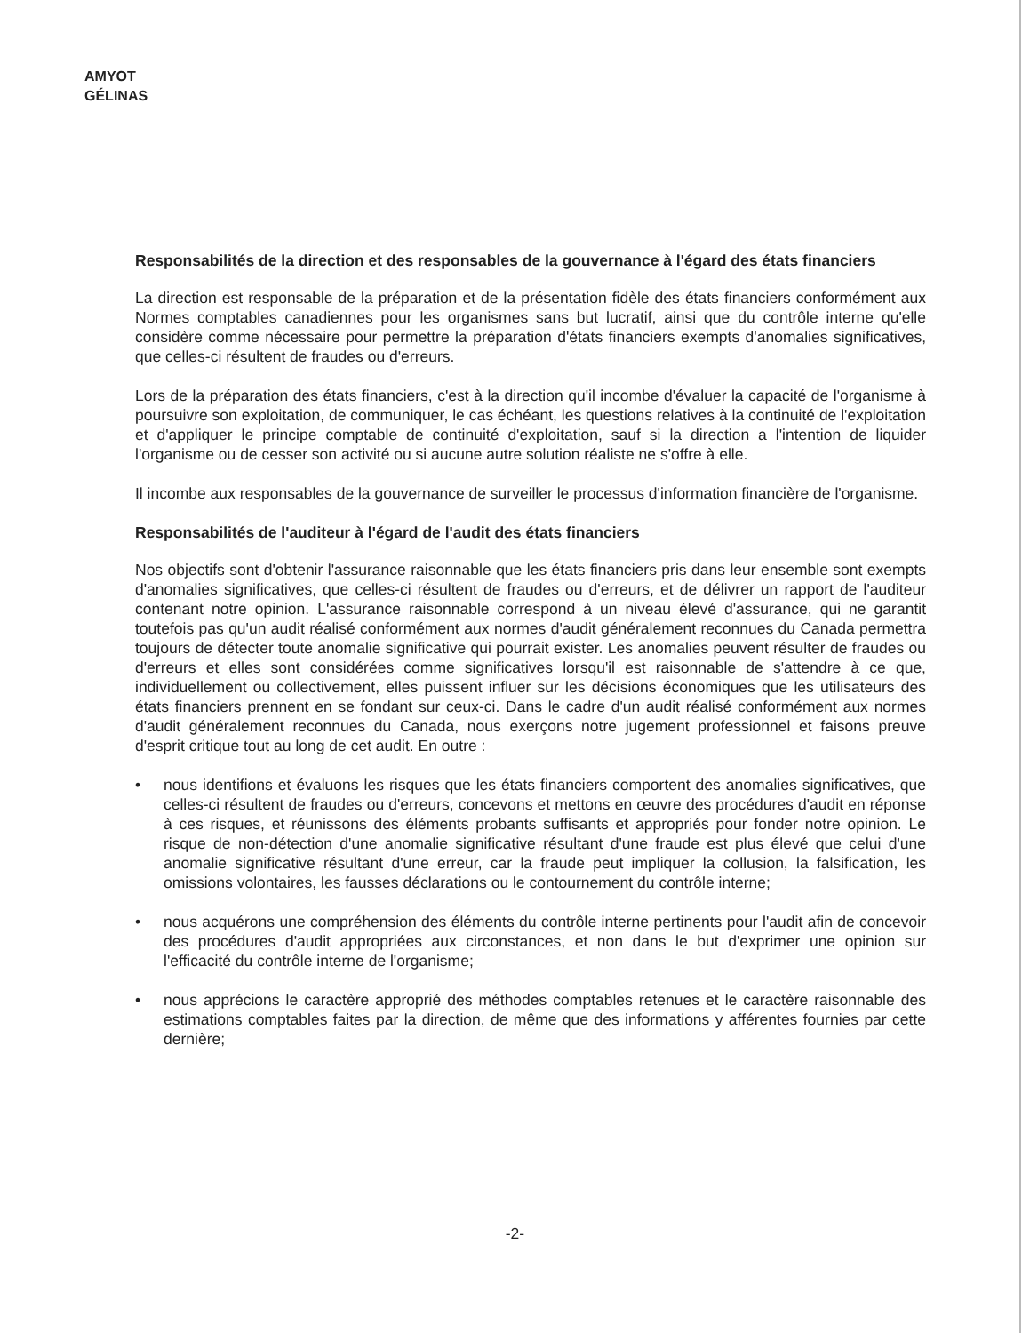AMYOT GÉLINAS
Responsabilités de la direction et des responsables de la gouvernance à l'égard des états financiers
La direction est responsable de la préparation et de la présentation fidèle des états financiers conformément aux Normes comptables canadiennes pour les organismes sans but lucratif, ainsi que du contrôle interne qu'elle considère comme nécessaire pour permettre la préparation d'états financiers exempts d'anomalies significatives, que celles-ci résultent de fraudes ou d'erreurs.
Lors de la préparation des états financiers, c'est à la direction qu'il incombe d'évaluer la capacité de l'organisme à poursuivre son exploitation, de communiquer, le cas échéant, les questions relatives à la continuité de l'exploitation et d'appliquer le principe comptable de continuité d'exploitation, sauf si la direction a l'intention de liquider l'organisme ou de cesser son activité ou si aucune autre solution réaliste ne s'offre à elle.
Il incombe aux responsables de la gouvernance de surveiller le processus d'information financière de l'organisme.
Responsabilités de l'auditeur à l'égard de l'audit des états financiers
Nos objectifs sont d'obtenir l'assurance raisonnable que les états financiers pris dans leur ensemble sont exempts d'anomalies significatives, que celles-ci résultent de fraudes ou d'erreurs, et de délivrer un rapport de l'auditeur contenant notre opinion. L'assurance raisonnable correspond à un niveau élevé d'assurance, qui ne garantit toutefois pas qu'un audit réalisé conformément aux normes d'audit généralement reconnues du Canada permettra toujours de détecter toute anomalie significative qui pourrait exister. Les anomalies peuvent résulter de fraudes ou d'erreurs et elles sont considérées comme significatives lorsqu'il est raisonnable de s'attendre à ce que, individuellement ou collectivement, elles puissent influer sur les décisions économiques que les utilisateurs des états financiers prennent en se fondant sur ceux-ci. Dans le cadre d'un audit réalisé conformément aux normes d'audit généralement reconnues du Canada, nous exerçons notre jugement professionnel et faisons preuve d'esprit critique tout au long de cet audit. En outre :
• nous identifions et évaluons les risques que les états financiers comportent des anomalies significatives, que celles-ci résultent de fraudes ou d'erreurs, concevons et mettons en œuvre des procédures d'audit en réponse à ces risques, et réunissons des éléments probants suffisants et appropriés pour fonder notre opinion. Le risque de non-détection d'une anomalie significative résultant d'une fraude est plus élevé que celui d'une anomalie significative résultant d'une erreur, car la fraude peut impliquer la collusion, la falsification, les omissions volontaires, les fausses déclarations ou le contournement du contrôle interne;
• nous acquérons une compréhension des éléments du contrôle interne pertinents pour l'audit afin de concevoir des procédures d'audit appropriées aux circonstances, et non dans le but d'exprimer une opinion sur l'efficacité du contrôle interne de l'organisme;
• nous apprécions le caractère approprié des méthodes comptables retenues et le caractère raisonnable des estimations comptables faites par la direction, de même que des informations y afférentes fournies par cette dernière;
-2-